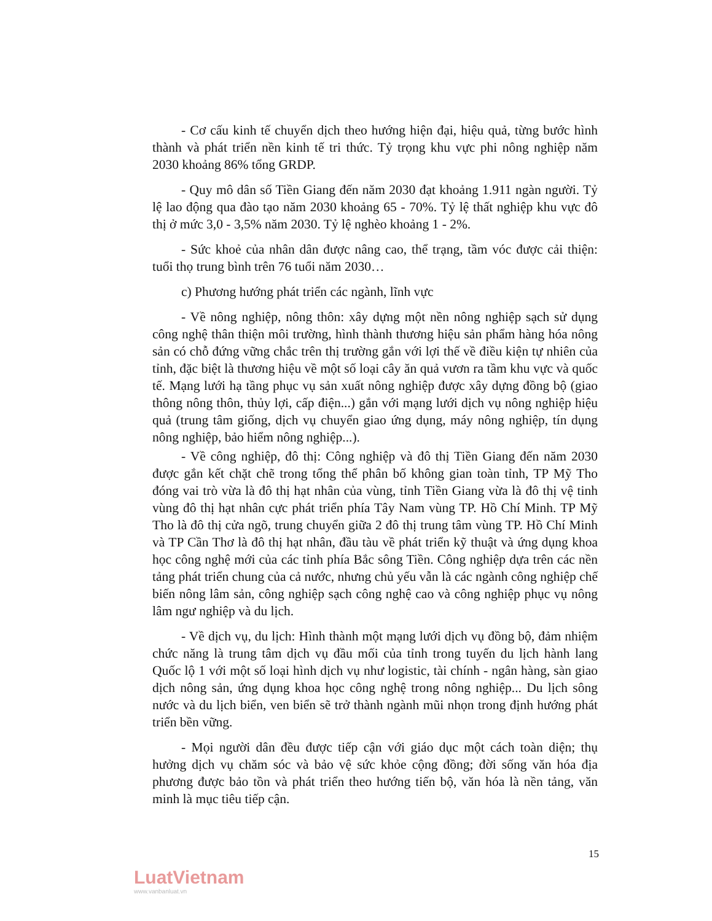- Cơ cấu kinh tế chuyển dịch theo hướng hiện đại, hiệu quả, từng bước hình thành và phát triển nền kinh tế tri thức. Tỷ trọng khu vực phi nông nghiệp năm 2030 khoảng 86% tổng GRDP.
- Quy mô dân số Tiền Giang đến năm 2030 đạt khoảng 1.911 ngàn người. Tỷ lệ lao động qua đào tạo năm 2030 khoảng 65 - 70%. Tỷ lệ thất nghiệp khu vực đô thị ở mức 3,0 - 3,5% năm 2030. Tỷ lệ nghèo khoảng 1 - 2%.
- Sức khoẻ của nhân dân được nâng cao, thể trạng, tầm vóc được cải thiện: tuổi thọ trung bình trên 76 tuổi năm 2030…
c) Phương hướng phát triển các ngành, lĩnh vực
- Về nông nghiệp, nông thôn: xây dựng một nền nông nghiệp sạch sử dụng công nghệ thân thiện môi trường, hình thành thương hiệu sản phẩm hàng hóa nông sản có chỗ đứng vững chắc trên thị trường gắn với lợi thế về điều kiện tự nhiên của tỉnh, đặc biệt là thương hiệu về một số loại cây ăn quả vươn ra tầm khu vực và quốc tế. Mạng lưới hạ tầng phục vụ sản xuất nông nghiệp được xây dựng đồng bộ (giao thông nông thôn, thủy lợi, cấp điện...) gắn với mạng lưới dịch vụ nông nghiệp hiệu quả (trung tâm giống, dịch vụ chuyển giao ứng dụng, máy nông nghiệp, tín dụng nông nghiệp, bảo hiểm nông nghiệp...).
- Về công nghiệp, đô thị: Công nghiệp và đô thị Tiền Giang đến năm 2030 được gắn kết chặt chẽ trong tổng thể phân bố không gian toàn tỉnh, TP Mỹ Tho đóng vai trò vừa là đô thị hạt nhân của vùng, tỉnh Tiền Giang vừa là đô thị vệ tinh vùng đô thị hạt nhân cực phát triển phía Tây Nam vùng TP. Hồ Chí Minh. TP Mỹ Tho là đô thị cửa ngõ, trung chuyển giữa 2 đô thị trung tâm vùng TP. Hồ Chí Minh và TP Cần Thơ là đô thị hạt nhân, đầu tàu về phát triển kỹ thuật và ứng dụng khoa học công nghệ mới của các tỉnh phía Bắc sông Tiền. Công nghiệp dựa trên các nền tảng phát triển chung của cả nước, nhưng chủ yếu vẫn là các ngành công nghiệp chế biến nông lâm sản, công nghiệp sạch công nghệ cao và công nghiệp phục vụ nông lâm ngư nghiệp và du lịch.
- Về dịch vụ, du lịch: Hình thành một mạng lưới dịch vụ đồng bộ, đảm nhiệm chức năng là trung tâm dịch vụ đầu mối của tỉnh trong tuyến du lịch hành lang Quốc lộ 1 với một số loại hình dịch vụ như logistic, tài chính - ngân hàng, sàn giao dịch nông sản, ứng dụng khoa học công nghệ trong nông nghiệp... Du lịch sông nước và du lịch biển, ven biển sẽ trở thành ngành mũi nhọn trong định hướng phát triển bền vững.
- Mọi người dân đều được tiếp cận với giáo dục một cách toàn diện; thụ hưởng dịch vụ chăm sóc và bảo vệ sức khỏe cộng đồng; đời sống văn hóa địa phương được bảo tồn và phát triển theo hướng tiến bộ, văn hóa là nền tảng, văn minh là mục tiêu tiếp cận.
15
LuatVietnam
www.vanbanluat.vn